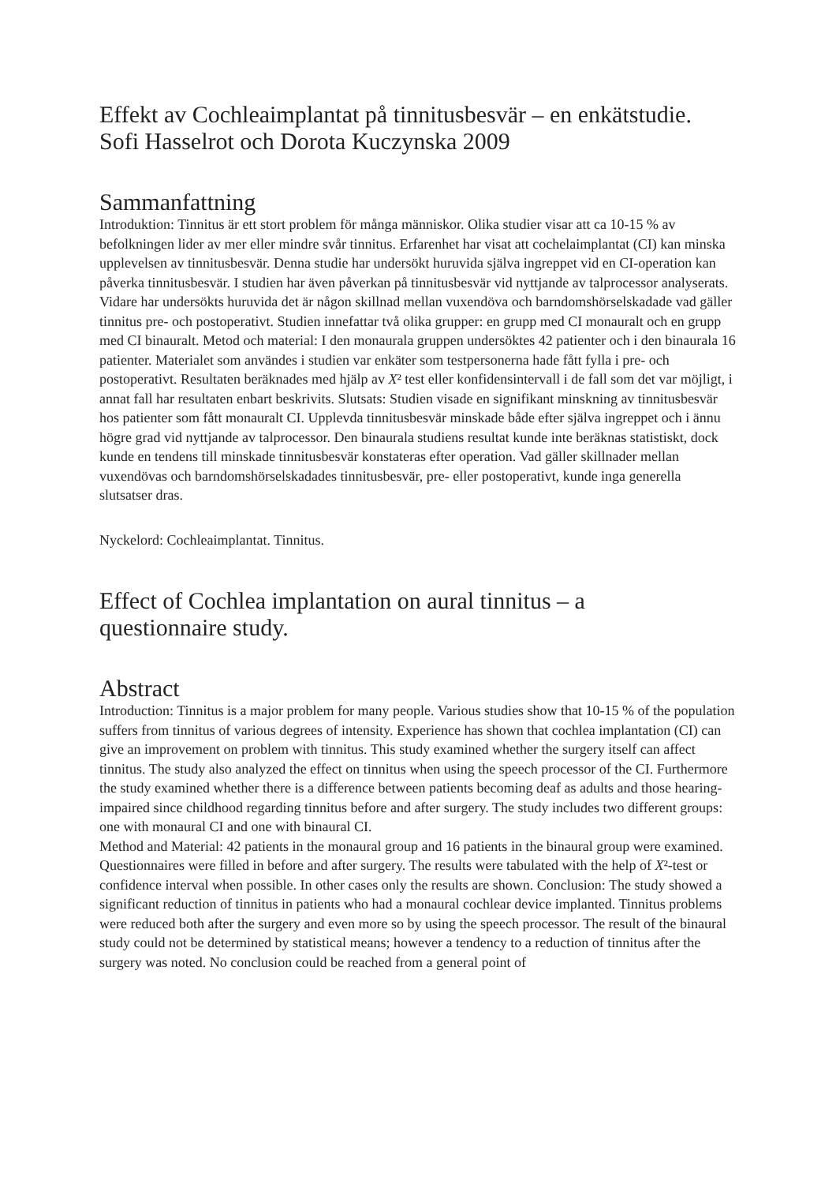Effekt av Cochleaimplantat på tinnitusbesvär – en enkätstudie.
Sofi Hasselrot och Dorota Kuczynska 2009
Sammanfattning
Introduktion: Tinnitus är ett stort problem för många människor. Olika studier visar att ca 10-15 % av befolkningen lider av mer eller mindre svår tinnitus. Erfarenhet har visat att cochelaimplantat (CI) kan minska upplevelsen av tinnitusbesvär. Denna studie har undersökt huruvida själva ingreppet vid en CI-operation kan påverka tinnitusbesvär. I studien har även påverkan på tinnitusbesvär vid nyttjande av talprocessor analyserats. Vidare har undersökts huruvida det är någon skillnad mellan vuxendöva och barndomshörselskadade vad gäller tinnitus pre- och postoperativt. Studien innefattar två olika grupper: en grupp med CI monauralt och en grupp med CI binauralt. Metod och material: I den monaurala gruppen undersöktes 42 patienter och i den binaurala 16 patienter. Materialet som användes i studien var enkäter som testpersonerna hade fått fylla i pre- och postoperativt. Resultaten beräknades med hjälp av X² test eller konfidensintervall i de fall som det var möjligt, i annat fall har resultaten enbart beskrivits. Slutsats: Studien visade en signifikant minskning av tinnitusbesvär hos patienter som fått monauralt CI. Upplevda tinnitusbesvär minskade både efter själva ingreppet och i ännu högre grad vid nyttjande av talprocessor. Den binaurala studiens resultat kunde inte beräknas statistiskt, dock kunde en tendens till minskade tinnitusbesvär konstateras efter operation. Vad gäller skillnader mellan vuxendövas och barndomshörselskadades tinnitusbesvär, pre- eller postoperativt, kunde inga generella slutsatser dras.
Nyckelord: Cochleaimplantat. Tinnitus.
Effect of Cochlea implantation on aural tinnitus – a
questionnaire study.
Abstract
Introduction: Tinnitus is a major problem for many people. Various studies show that 10-15 % of the population suffers from tinnitus of various degrees of intensity. Experience has shown that cochlea implantation (CI) can give an improvement on problem with tinnitus. This study examined whether the surgery itself can affect tinnitus. The study also analyzed the effect on tinnitus when using the speech processor of the CI. Furthermore the study examined whether there is a difference between patients becoming deaf as adults and those hearing-impaired since childhood regarding tinnitus before and after surgery. The study includes two different groups: one with monaural CI and one with binaural CI.
Method and Material: 42 patients in the monaural group and 16 patients in the binaural group were examined. Questionnaires were filled in before and after surgery. The results were tabulated with the help of X²-test or confidence interval when possible. In other cases only the results are shown. Conclusion: The study showed a significant reduction of tinnitus in patients who had a monaural cochlear device implanted. Tinnitus problems were reduced both after the surgery and even more so by using the speech processor. The result of the binaural study could not be determined by statistical means; however a tendency to a reduction of tinnitus after the surgery was noted. No conclusion could be reached from a general point of